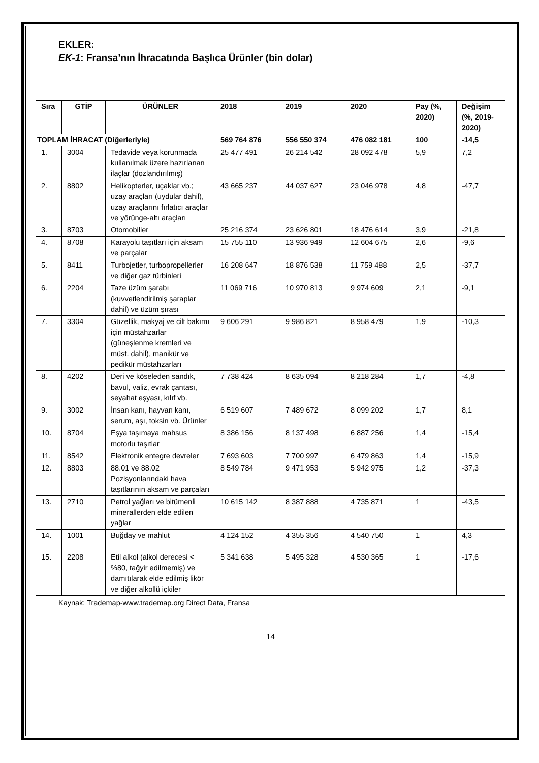EKLER:
EK-1: Fransa’nın İhracatında Başlıca Ürünler (bin dolar)
| Sıra | GTİP | ÜRÜNLER | 2018 | 2019 | 2020 | Pay (%, 2020) | Değişim (%, 2019-2020) |
| --- | --- | --- | --- | --- | --- | --- | --- |
| TOPLAM İHRACAT (Diğerleriyle) | | | 569 764 876 | 556 550 374 | 476 082 181 | 100 | -14,5 |
| 1. | 3004 | Tedavide veya korunmada kullanılmak üzere hazırlanan ilaçlar (dozlandırılmış) | 25 477 491 | 26 214 542 | 28 092 478 | 5,9 | 7,2 |
| 2. | 8802 | Helikopterler, uçaklar vb.; uzay araçları (uydular dahil), uzay araçlarını fırlatıcı araçlar ve yörünge-altı araçları | 43 665 237 | 44 037 627 | 23 046 978 | 4,8 | -47,7 |
| 3. | 8703 | Otomobiller | 25 216 374 | 23 626 801 | 18 476 614 | 3,9 | -21,8 |
| 4. | 8708 | Karayolu taşıtları için aksam ve parçalar | 15 755 110 | 13 936 949 | 12 604 675 | 2,6 | -9,6 |
| 5. | 8411 | Turbojetler, turbopropellerler ve diğer gaz türbinleri | 16 208 647 | 18 876 538 | 11 759 488 | 2,5 | -37,7 |
| 6. | 2204 | Taze üzüm şarabı (kuvvetlendirilmiş şaraplar dahil) ve üzüm şırası | 11 069 716 | 10 970 813 | 9 974 609 | 2,1 | -9,1 |
| 7. | 3304 | Güzellik, makyaj ve cilt bakımı için müstahzarlar (güneşlenme kremleri ve müst. dahil), manikür ve pedikür müstahzarları | 9 606 291 | 9 986 821 | 8 958 479 | 1,9 | -10,3 |
| 8. | 4202 | Deri ve köseleden sandık, bavul, valiz, evrak çantası, seyahat eşyası, kılıf vb. | 7 738 424 | 8 635 094 | 8 218 284 | 1,7 | -4,8 |
| 9. | 3002 | İnsan kanı, hayvan kanı, serum, aşı, toksin vb. Ürünler | 6 519 607 | 7 489 672 | 8 099 202 | 1,7 | 8,1 |
| 10. | 8704 | Eşya taşımaya mahsus motorlu taşıtlar | 8 386 156 | 8 137 498 | 6 887 256 | 1,4 | -15,4 |
| 11. | 8542 | Elektronik entegre devreler | 7 693 603 | 7 700 997 | 6 479 863 | 1,4 | -15,9 |
| 12. | 8803 | 88.01 ve 88.02 Pozisyonlarındaki hava taşıtlarının aksam ve parçaları | 8 549 784 | 9 471 953 | 5 942 975 | 1,2 | -37,3 |
| 13. | 2710 | Petrol yağları ve bitümenli minerallerden elde edilen yağlar | 10 615 142 | 8 387 888 | 4 735 871 | 1 | -43,5 |
| 14. | 1001 | Buğday ve mahlut | 4 124 152 | 4 355 356 | 4 540 750 | 1 | 4,3 |
| 15. | 2208 | Etil alkol (alkol derecesi < %80, tağyir edilmemiş) ve damıtılarak elde edilmiş likör ve diğer alkollü içkiler | 5 341 638 | 5 495 328 | 4 530 365 | 1 | -17,6 |
Kaynak: Trademap-www.trademap.org Direct Data, Fransa
14